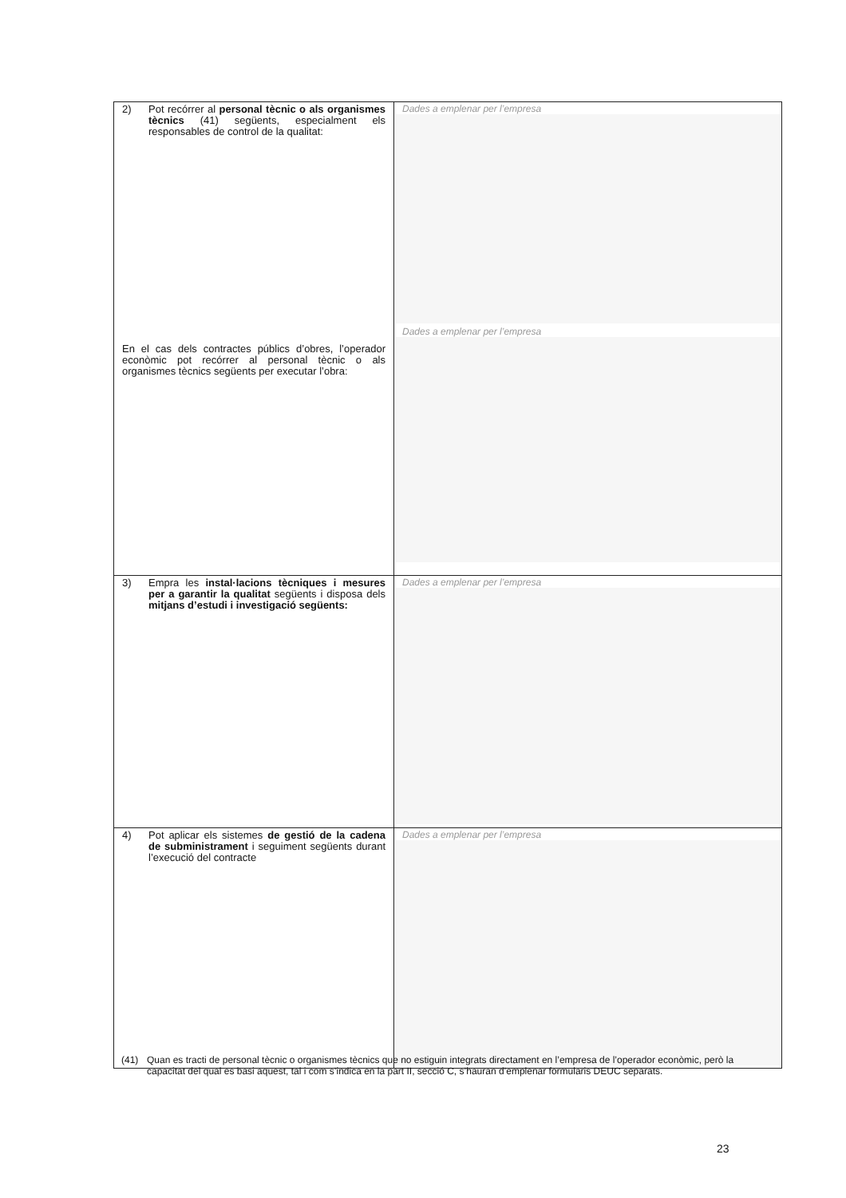| 2) Pot recórrer al personal tècnic o als organismes tècnics (41) següents, especialment els responsables de control de la qualitat: En el cas dels contractes públics d’obres, l’operador econòmic pot recórrer al personal tècnic o als organismes tècnics següents per executar l’obra: | Dades a emplenar per l’empresa Dades a emplenar per l’empresa |
| 3) Empra les instal·lacions tècniques i mesures per a garantir la qualitat següents i disposa dels mitjans d’estudi i investigació següents: | Dades a emplenar per l’empresa |
| 4) Pot aplicar els sistemes de gestió de la cadena de subministrament i seguiment següents durant l’execució del contracte | Dades a emplenar per l’empresa |
(41) Quan es tracti de personal tècnic o organismes tècnics que no estiguin integrats directament en l’empresa de l’operador econòmic, però la capacitat del qual es basi aquest, tal i com s’indica en la part II, secció C, s’hauran d’emplenar formularis DEUC separats.
23